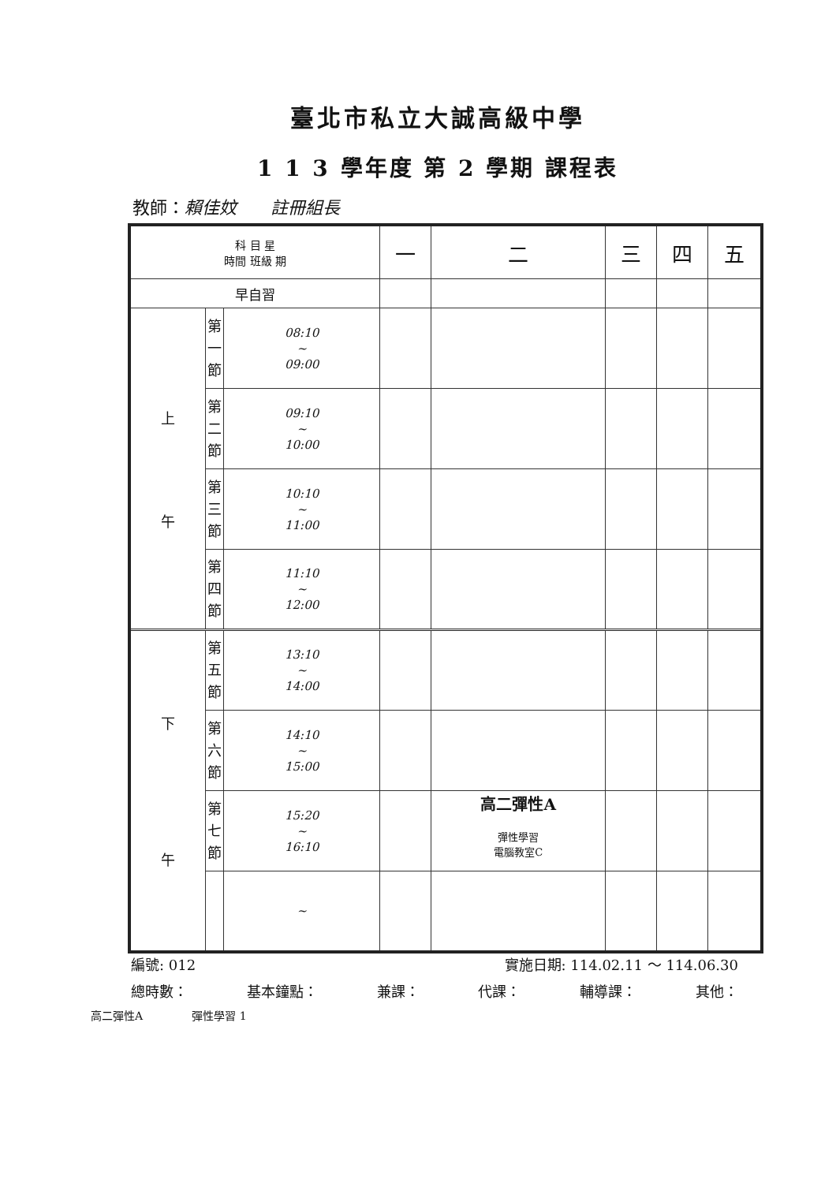臺北市私立大誠高級中學
1 1 3 學年度 第 2 學期 課程表
教師：賴佳妏 註冊組長
| 科 目 星 時間 班級 期 | | | 一 | 二 | 三 | 四 | 五 |
| --- | --- | --- | --- | --- | --- | --- | --- |
| 早自習 | | | | | | | |
| 上 午 | 第 一 節 | 08:10 ~ 09:00 | | | | | |
| | 第 二 節 | 09:10 ~ 10:00 | | | | | |
| | 第 三 節 | 10:10 ~ 11:00 | | | | | |
| | 第 四 節 | 11:10 ~ 12:00 | | | | | |
| 下 午 | 第 五 節 | 13:10 ~ 14:00 | | | | | |
| | 第 六 節 | 14:10 ~ 15:00 | | | | | |
| | 第 七 節 | 15:20 ~ 16:10 | | 高二彈性A 彈性學習 電腦教室C | | | |
| | | ~ | | | | | |
編號: 012 實施日期: 114.02.11 ～ 114.06.30
總時數： 基本鐘點： 兼課： 代課： 輔導課： 其他：
高二彈性A 彈性學習 1